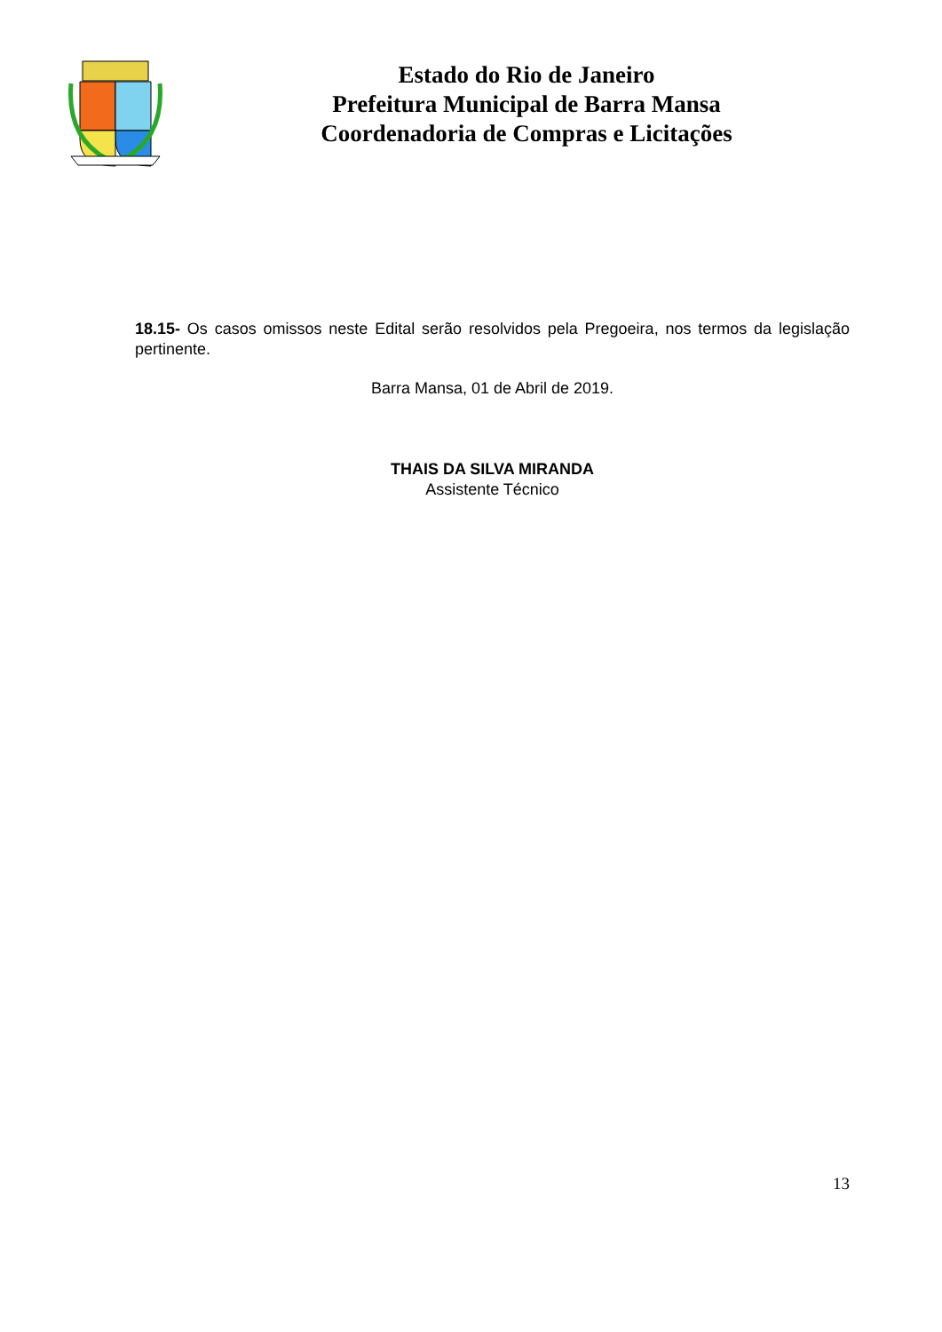Estado do Rio de Janeiro
Prefeitura Municipal de Barra Mansa
Coordenadoria de Compras e Licitações
18.15- Os casos omissos neste Edital serão resolvidos pela Pregoeira, nos termos da legislação pertinente.
Barra Mansa, 01 de Abril de 2019.
THAIS DA SILVA MIRANDA
Assistente Técnico
13